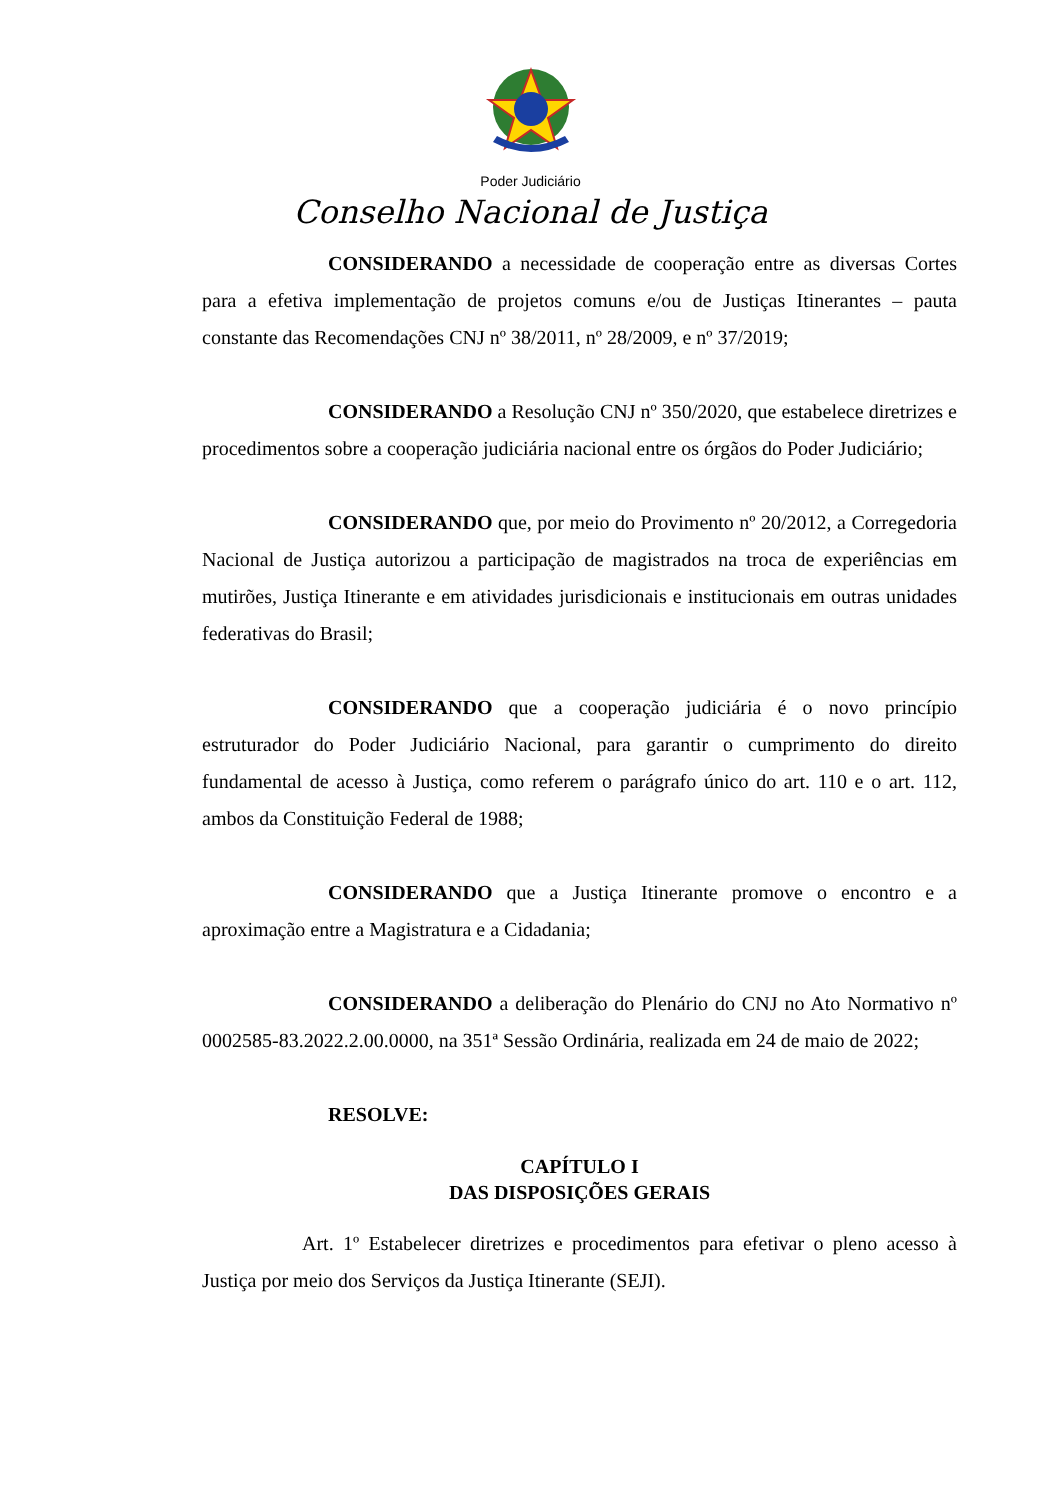Poder Judiciário
Conselho Nacional de Justiça
CONSIDERANDO a necessidade de cooperação entre as diversas Cortes para a efetiva implementação de projetos comuns e/ou de Justiças Itinerantes – pauta constante das Recomendações CNJ nº 38/2011, nº 28/2009, e nº 37/2019;
CONSIDERANDO a Resolução CNJ nº 350/2020, que estabelece diretrizes e procedimentos sobre a cooperação judiciária nacional entre os órgãos do Poder Judiciário;
CONSIDERANDO que, por meio do Provimento nº 20/2012, a Corregedoria Nacional de Justiça autorizou a participação de magistrados na troca de experiências em mutirões, Justiça Itinerante e em atividades jurisdicionais e institucionais em outras unidades federativas do Brasil;
CONSIDERANDO que a cooperação judiciária é o novo princípio estruturador do Poder Judiciário Nacional, para garantir o cumprimento do direito fundamental de acesso à Justiça, como referem o parágrafo único do art. 110 e o art. 112, ambos da Constituição Federal de 1988;
CONSIDERANDO que a Justiça Itinerante promove o encontro e a aproximação entre a Magistratura e a Cidadania;
CONSIDERANDO a deliberação do Plenário do CNJ no Ato Normativo nº 0002585-83.2022.2.00.0000, na 351ª Sessão Ordinária, realizada em 24 de maio de 2022;
RESOLVE:
CAPÍTULO I
DAS DISPOSIÇÕES GERAIS
Art. 1º Estabelecer diretrizes e procedimentos para efetivar o pleno acesso à Justiça por meio dos Serviços da Justiça Itinerante (SEJI).